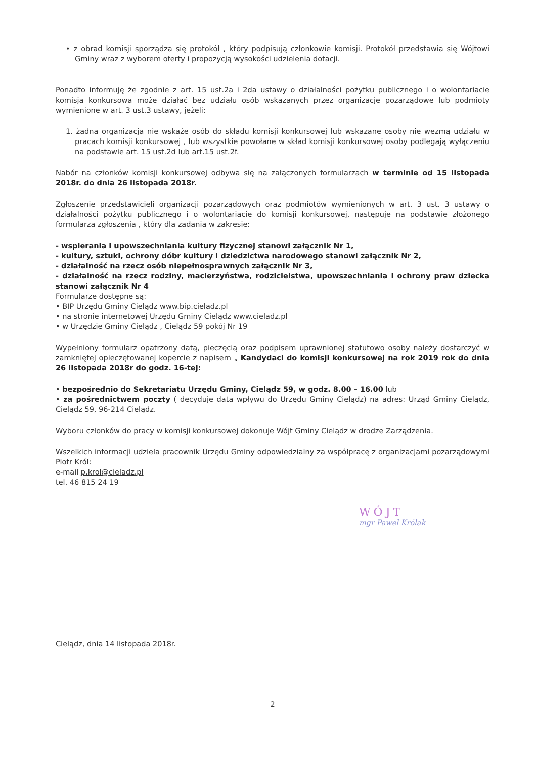• z obrad komisji sporządza się protokół , który podpisują członkowie komisji. Protokół przedstawia się Wójtowi Gminy wraz z wyborem oferty i propozycją wysokości udzielenia dotacji.
Ponadto informuję że zgodnie z art. 15 ust.2a i 2da ustawy o działalności pożytku publicznego i o wolontariacie komisja konkursowa może działać bez udziału osób wskazanych przez organizacje pozarządowe lub podmioty wymienione w art. 3 ust.3 ustawy, jeżeli:
1. żadna organizacja nie wskaże osób do składu komisji konkursowej lub wskazane osoby nie wezmą udziału w pracach komisji konkursowej , lub wszystkie powołane w skład komisji konkursowej osoby podlegają wyłączeniu na podstawie art. 15 ust.2d lub art.15 ust.2f.
Nabór na członków komisji konkursowej odbywa się na załączonych formularzach w terminie od 15 listopada 2018r. do dnia 26 listopada 2018r.
Zgłoszenie przedstawicieli organizacji pozarządowych oraz podmiotów wymienionych w art. 3 ust. 3 ustawy o działalności pożytku publicznego i o wolontariacie do komisji konkursowej, następuje na podstawie złożonego formularza zgłoszenia , który dla zadania w zakresie:
- wspierania i upowszechniania kultury fizycznej stanowi załącznik Nr 1,
- kultury, sztuki, ochrony dóbr kultury i dziedzictwa narodowego stanowi załącznik Nr 2,
- działalność na rzecz osób niepełnosprawnych załącznik Nr 3,
- działalność na rzecz rodziny, macierzyństwa, rodzicielstwa, upowszechniania i ochrony praw dziecka stanowi załącznik Nr 4
Formularze dostępne są:
• BIP Urzędu Gminy Cielądz www.bip.cieladz.pl
• na stronie internetowej Urzędu Gminy Cielądz www.cieladz.pl
• w Urzędzie Gminy Cielądz , Cielądz 59 pokój Nr 19
Wypełniony formularz opatrzony datą, pieczęcią oraz podpisem uprawnionej statutowo osoby należy dostarczyć w zamkniętej opieczętowanej kopercie z napisem „ Kandydaci do komisji konkursowej na rok 2019 rok do dnia 26 listopada 2018r do godz. 16-tej:
• bezpośrednio do Sekretariatu Urzędu Gminy, Cielądz 59, w godz. 8.00 – 16.00 lub
• za pośrednictwem poczty ( decyduje data wpływu do Urzędu Gminy Cielądz) na adres: Urząd Gminy Cielądz, Cielądz 59, 96-214 Cielądz.
Wyboru członków do pracy w komisji konkursowej dokonuje Wójt Gminy Cielądz w drodze Zarządzenia.
Wszelkich informacji udziela pracownik Urzędu Gminy odpowiedzialny za współpracę z organizacjami pozarządowymi Piotr Król:
e-mail p.krol@cieladz.pl
tel. 46 815 24 19
WÓJT
mgr Paweł Królak
Cielądz, dnia 14 listopada 2018r.
2